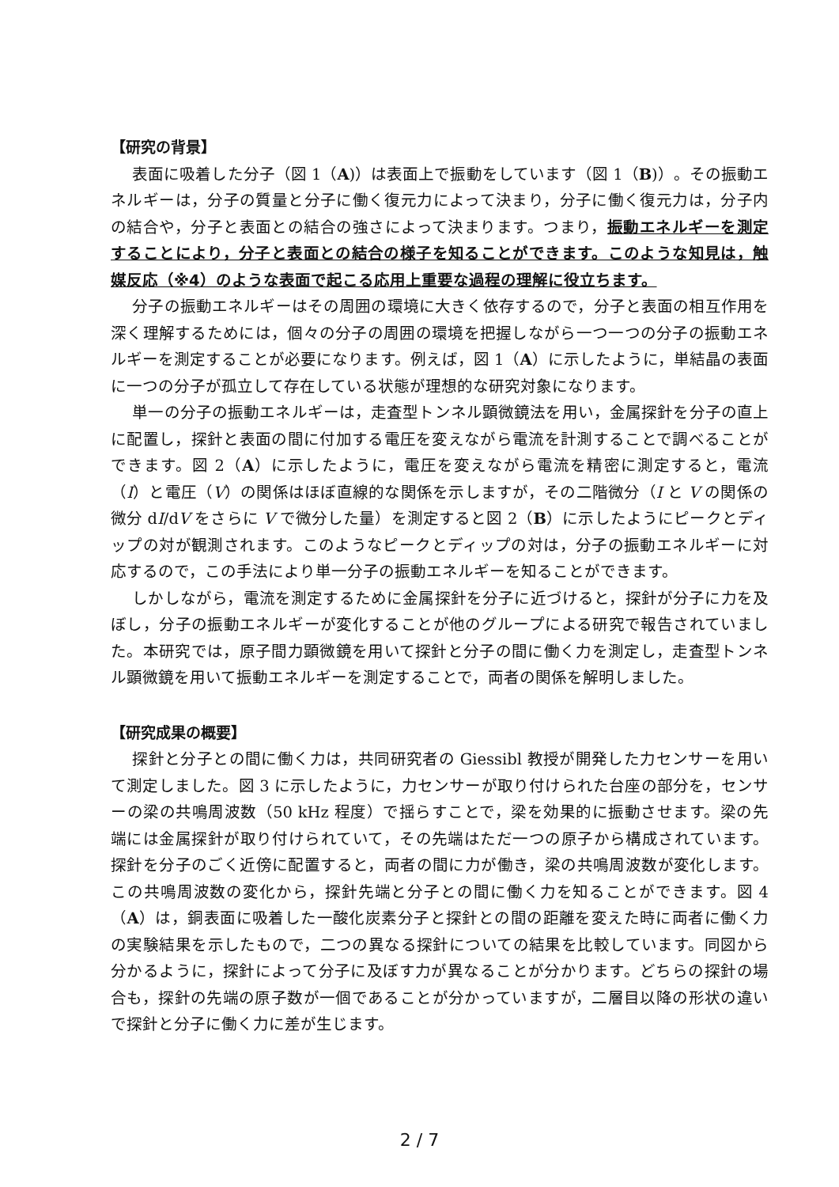【研究の背景】
表面に吸着した分子（図 1（A)）は表面上で振動をしています（図 1（B)）。その振動エネルギーは，分子の質量と分子に働く復元力によって決まり，分子に働く復元力は，分子内の結合や，分子と表面との結合の強さによって決まります。つまり，振動エネルギーを測定することにより，分子と表面との結合の様子を知ることができます。このような知見は，触媒反応（※4）のような表面で起こる応用上重要な過程の理解に役立ちます。
分子の振動エネルギーはその周囲の環境に大きく依存するので，分子と表面の相互作用を深く理解するためには，個々の分子の周囲の環境を把握しながら一つ一つの分子の振動エネルギーを測定することが必要になります。例えば，図 1（A）に示したように，単結晶の表面に一つの分子が孤立して存在している状態が理想的な研究対象になります。
単一の分子の振動エネルギーは，走査型トンネル顕微鏡法を用い，金属探針を分子の直上に配置し，探針と表面の間に付加する電圧を変えながら電流を計測することで調べることができます。図 2（A）に示したように，電圧を変えながら電流を精密に測定すると，電流（I）と電圧（V）の関係はほぼ直線的な関係を示しますが，その二階微分（I と V の関係の微分 dI/dV をさらに V で微分した量）を測定すると図 2（B）に示したようにピークとディップの対が観測されます。このようなピークとディップの対は，分子の振動エネルギーに対応するので，この手法により単一分子の振動エネルギーを知ることができます。
しかしながら，電流を測定するために金属探針を分子に近づけると，探針が分子に力を及ぼし，分子の振動エネルギーが変化することが他のグループによる研究で報告されていました。本研究では，原子間力顕微鏡を用いて探針と分子の間に働く力を測定し，走査型トンネル顕微鏡を用いて振動エネルギーを測定することで，両者の関係を解明しました。
【研究成果の概要】
探針と分子との間に働く力は，共同研究者の Giessibl 教授が開発した力センサーを用いて測定しました。図 3 に示したように，力センサーが取り付けられた台座の部分を，センサーの梁の共鳴周波数（50 kHz 程度）で揺らすことで，梁を効果的に振動させます。梁の先端には金属探針が取り付けられていて，その先端はただ一つの原子から構成されています。探針を分子のごく近傍に配置すると，両者の間に力が働き，梁の共鳴周波数が変化します。この共鳴周波数の変化から，探針先端と分子との間に働く力を知ることができます。図 4（A）は，銅表面に吸着した一酸化炭素分子と探針との間の距離を変えた時に両者に働く力の実験結果を示したもので，二つの異なる探針についての結果を比較しています。同図から分かるように，探針によって分子に及ぼす力が異なることが分かります。どちらの探針の場合も，探針の先端の原子数が一個であることが分かっていますが，二層目以降の形状の違いで探針と分子に働く力に差が生じます。
2 / 7